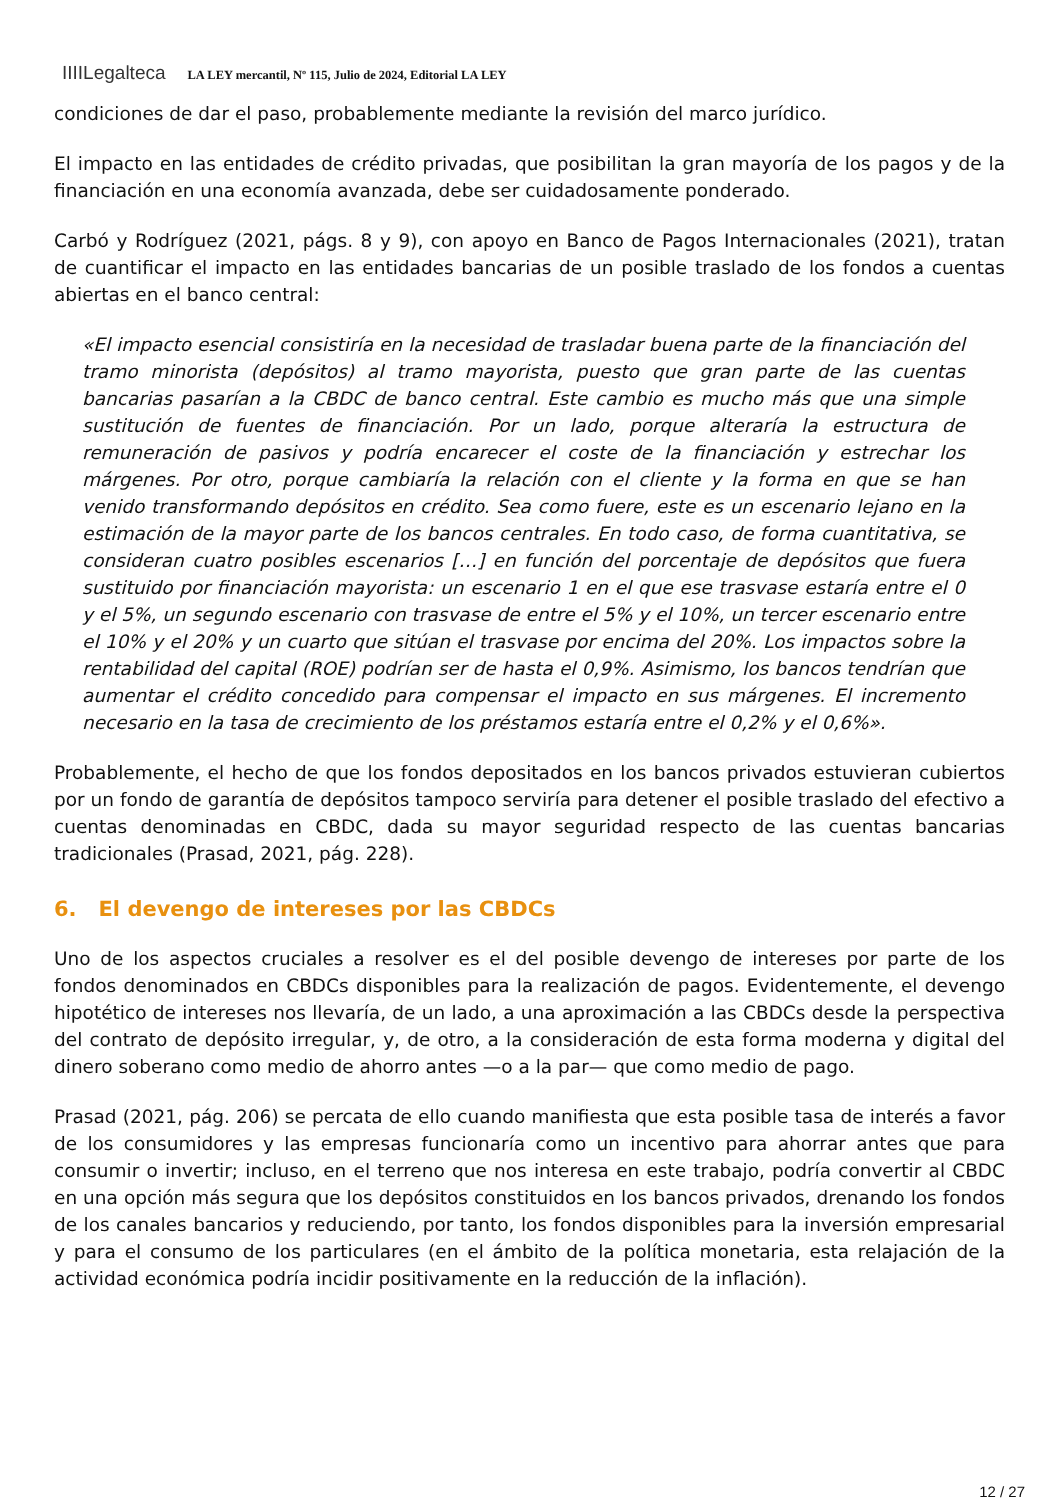IIIILegalteca LA LEY mercantil, Nº 115, Julio de 2024, Editorial LA LEY
condiciones de dar el paso, probablemente mediante la revisión del marco jurídico.
El impacto en las entidades de crédito privadas, que posibilitan la gran mayoría de los pagos y de la financiación en una economía avanzada, debe ser cuidadosamente ponderado.
Carbó y Rodríguez (2021, págs. 8 y 9), con apoyo en Banco de Pagos Internacionales (2021), tratan de cuantificar el impacto en las entidades bancarias de un posible traslado de los fondos a cuentas abiertas en el banco central:
«El impacto esencial consistiría en la necesidad de trasladar buena parte de la financiación del tramo minorista (depósitos) al tramo mayorista, puesto que gran parte de las cuentas bancarias pasarían a la CBDC de banco central. Este cambio es mucho más que una simple sustitución de fuentes de financiación. Por un lado, porque alteraría la estructura de remuneración de pasivos y podría encarecer el coste de la financiación y estrechar los márgenes. Por otro, porque cambiaría la relación con el cliente y la forma en que se han venido transformando depósitos en crédito. Sea como fuere, este es un escenario lejano en la estimación de la mayor parte de los bancos centrales. En todo caso, de forma cuantitativa, se consideran cuatro posibles escenarios […] en función del porcentaje de depósitos que fuera sustituido por financiación mayorista: un escenario 1 en el que ese trasvase estaría entre el 0 y el 5%, un segundo escenario con trasvase de entre el 5% y el 10%, un tercer escenario entre el 10% y el 20% y un cuarto que sitúan el trasvase por encima del 20%. Los impactos sobre la rentabilidad del capital (ROE) podrían ser de hasta el 0,9%. Asimismo, los bancos tendrían que aumentar el crédito concedido para compensar el impacto en sus márgenes. El incremento necesario en la tasa de crecimiento de los préstamos estaría entre el 0,2% y el 0,6%».
Probablemente, el hecho de que los fondos depositados en los bancos privados estuvieran cubiertos por un fondo de garantía de depósitos tampoco serviría para detener el posible traslado del efectivo a cuentas denominadas en CBDC, dada su mayor seguridad respecto de las cuentas bancarias tradicionales (Prasad, 2021, pág. 228).
6. El devengo de intereses por las CBDCs
Uno de los aspectos cruciales a resolver es el del posible devengo de intereses por parte de los fondos denominados en CBDCs disponibles para la realización de pagos. Evidentemente, el devengo hipotético de intereses nos llevaría, de un lado, a una aproximación a las CBDCs desde la perspectiva del contrato de depósito irregular, y, de otro, a la consideración de esta forma moderna y digital del dinero soberano como medio de ahorro antes —o a la par— que como medio de pago.
Prasad (2021, pág. 206) se percata de ello cuando manifiesta que esta posible tasa de interés a favor de los consumidores y las empresas funcionaría como un incentivo para ahorrar antes que para consumir o invertir; incluso, en el terreno que nos interesa en este trabajo, podría convertir al CBDC en una opción más segura que los depósitos constituidos en los bancos privados, drenando los fondos de los canales bancarios y reduciendo, por tanto, los fondos disponibles para la inversión empresarial y para el consumo de los particulares (en el ámbito de la política monetaria, esta relajación de la actividad económica podría incidir positivamente en la reducción de la inflación).
12 / 27